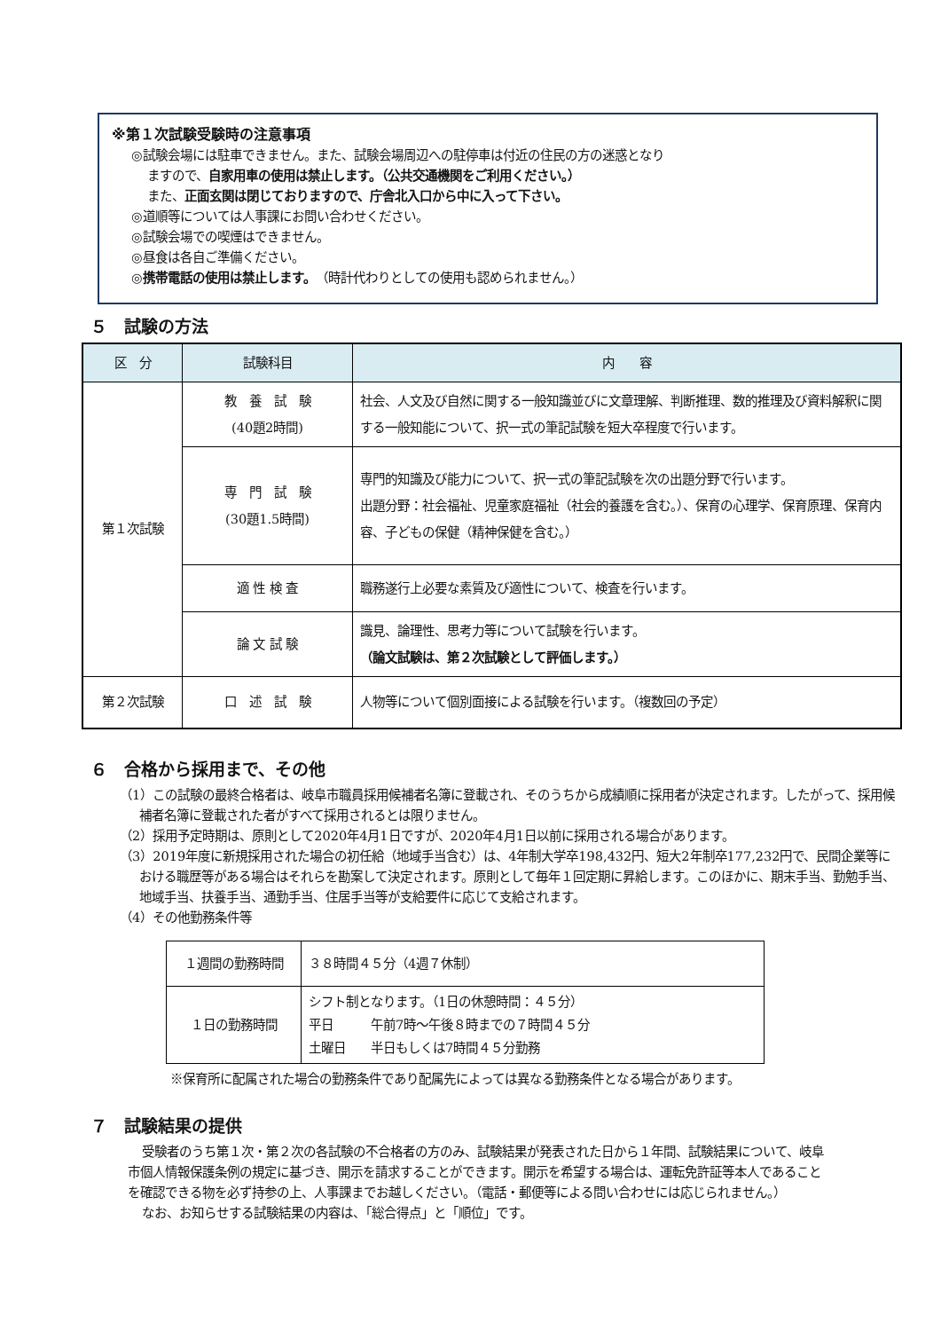※第１次試験受験時の注意事項
◎試験会場には駐車できません。また、試験会場周辺への駐停車は付近の住民の方の迷惑となり
ますので、自家用車の使用は禁止します。（公共交通機関をご利用ください。）
また、正面玄関は閉じておりますので、庁舎北入口から中に入って下さい。
◎道順等については人事課にお問い合わせください。
◎試験会場での喫煙はできません。
◎昼食は各自ご準備ください。
◎携帯電話の使用は禁止します。（時計代わりとしての使用も認められません。）
５　試験の方法
| 区 分 | 試験科目 | 内 容 |
| --- | --- | --- |
| 第１次試験 | 教 養 試 験 (40題2時間) | 社会、人文及び自然に関する一般知識並びに文章理解、判断推理、数的推理及び資料解釈に関する一般知能について、択一式の筆記試験を短大卒程度で行います。 |
| | 専 門 試 験 (30題1.5時間) | 専門的知識及び能力について、択一式の筆記試験を次の出題分野で行います。 出題分野：社会福祉、児童家庭福祉（社会的養護を含む。）、保育の心理学、保育原理、保育内容、子どもの保健（精神保健を含む。） |
| | 適 性 検 査 | 職務遂行上必要な素質及び適性について、検査を行います。 |
| | 論 文 試 験 | 識見、論理性、思考力等について試験を行います。 （論文試験は、第２次試験として評価します。） |
| 第２次試験 | 口 述 試 験 | 人物等について個別面接による試験を行います。（複数回の予定） |
６　合格から採用まで、その他
（1）この試験の最終合格者は、岐阜市職員採用候補者名簿に登載され、そのうちから成績順に採用者が決定されます。したがって、採用候補者名簿に登載された者がすべて採用されるとは限りません。
（2）採用予定時期は、原則として2020年4月1日ですが、2020年4月1日以前に採用される場合があります。
（3）2019年度に新規採用された場合の初任給（地域手当含む）は、4年制大学卒198,432円、短大2年制卒177,232円で、民間企業等における職歴等がある場合はそれらを勘案して決定されます。原則として毎年１回定期に昇給します。このほかに、期末手当、勤勉手当、地域手当、扶養手当、通勤手当、住居手当等が支給要件に応じて支給されます。
（4）その他勤務条件等
| １週間の勤務時間 | ３８時間４５分（4週７休制） |
| １日の勤務時間 | シフト制となります。（1日の休憩時間：４５分） 平日 午前7時～午後８時までの７時間４５分 土曜日 半日もしくは7時間４５分勤務 |
※保育所に配属された場合の勤務条件であり配属先によっては異なる勤務条件となる場合があります。
７　試験結果の提供
受験者のうち第１次・第２次の各試験の不合格者の方のみ、試験結果が発表された日から１年間、試験結果について、岐阜市個人情報保護条例の規定に基づき、開示を請求することができます。開示を希望する場合は、運転免許証等本人であることを確認できる物を必ず持参の上、人事課までお越しください。（電話・郵便等による問い合わせには応じられません。）
なお、お知らせする試験結果の内容は、「総合得点」と「順位」です。